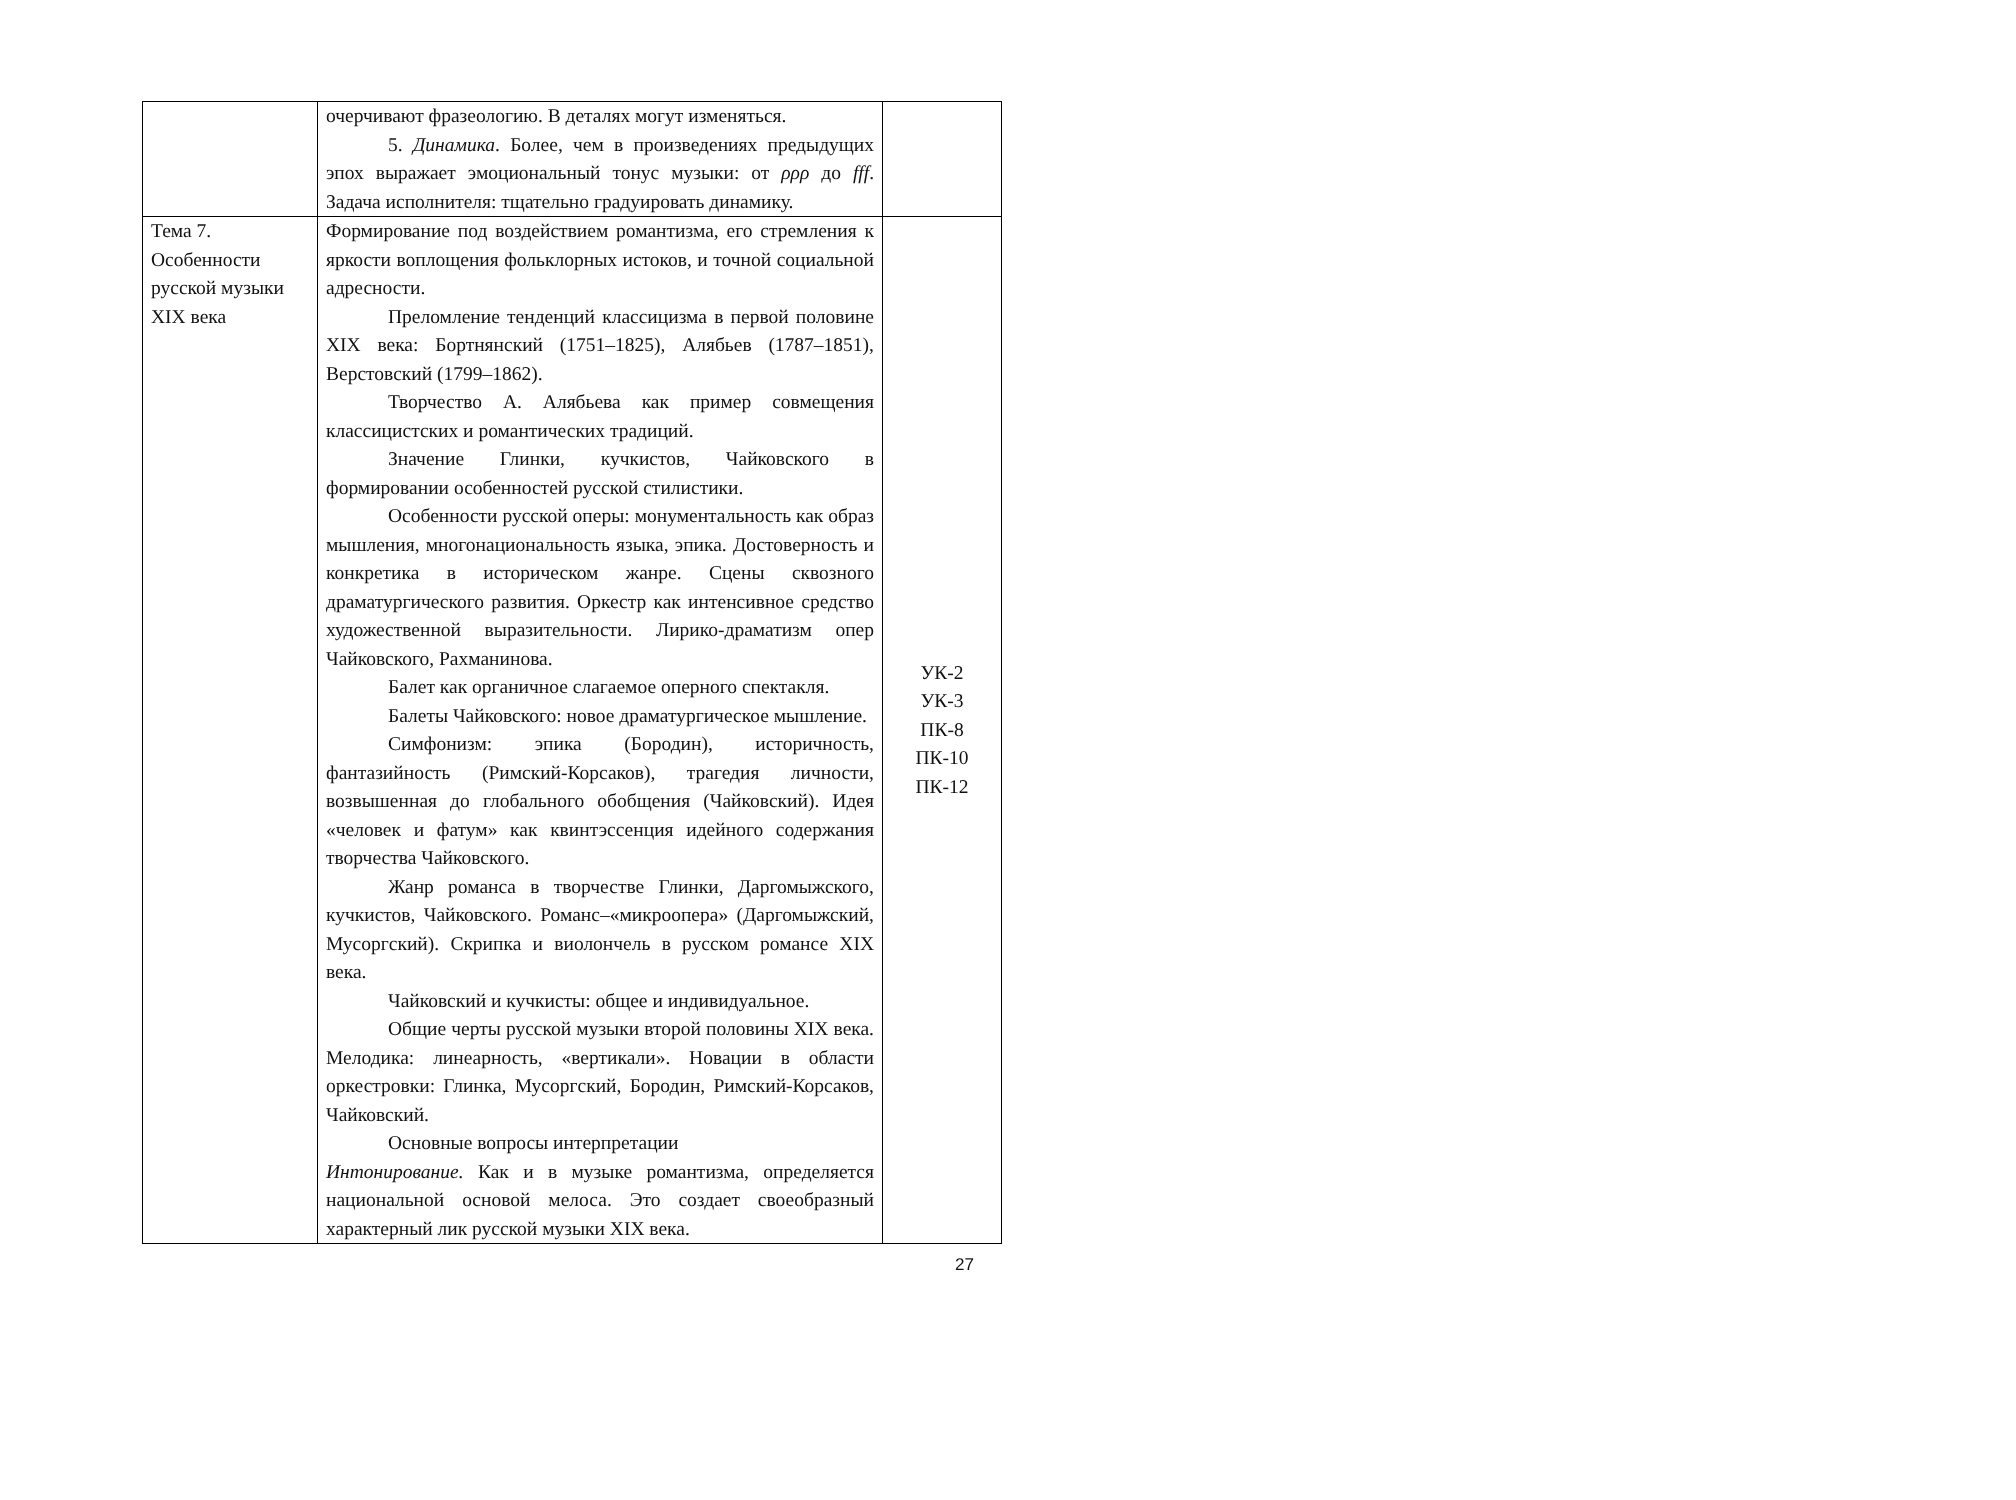| | очерчивают фразеологию. В деталях могут изменяться. 5. Динамика . Более, чем в произведениях предыдущих эпох выражает эмоциональный тонус музыки: от ρρρ до fff . Задача исполнителя: тщательно градуировать динамику. | |
| Тема 7. Особенности русской музыки XIX века | Формирование под воздействием романтизма, его стремления к яркости воплощения фольклорных истоков, и точной социальной адресности. Преломление тенденций классицизма в первой половине XIX века: Бортнянский (1751–1825), Алябьев (1787–1851), Верстовский (1799–1862). Творчество А. Алябьева как пример совмещения классицистских и романтических традиций. Значение Глинки, кучкистов, Чайковского в формировании особенностей русской стилистики. Особенности русской оперы: монументальность как образ мышления, многонациональность языка, эпика. Достоверность и конкретика в историческом жанре. Сцены сквозного драматургического развития. Оркестр как интенсивное средство художественной выразительности. Лирико-драматизм опер Чайковского, Рахманинова. Балет как органичное слагаемое оперного спектакля. Балеты Чайковского: новое драматургическое мышление. Симфонизм: эпика (Бородин), историчность, фантазийность (Римский-Корсаков), трагедия личности, возвышенная до глобального обобщения (Чайковский). Идея «человек и фатум» как квинтэссенция идейного содержания творчества Чайковского. Жанр романса в творчестве Глинки, Даргомыжского, кучкистов, Чайковского. Романс–«микроопера» (Даргомыжский, Мусоргский). Скрипка и виолончель в русском романсе XIX века. Чайковский и кучкисты: общее и индивидуальное. Общие черты русской музыки второй половины XIX века. Мелодика: линеарность, «вертикали». Новации в области оркестровки: Глинка, Мусоргский, Бородин, Римский-Корсаков, Чайковский. Основные вопросы интерпретации Интонирование. Как и в музыке романтизма, определяется национальной основой мелоса. Это создает своеобразный характерный лик русской музыки XIX века. | УК-2 УК-3 ПК-8 ПК-10 ПК-12 |
27